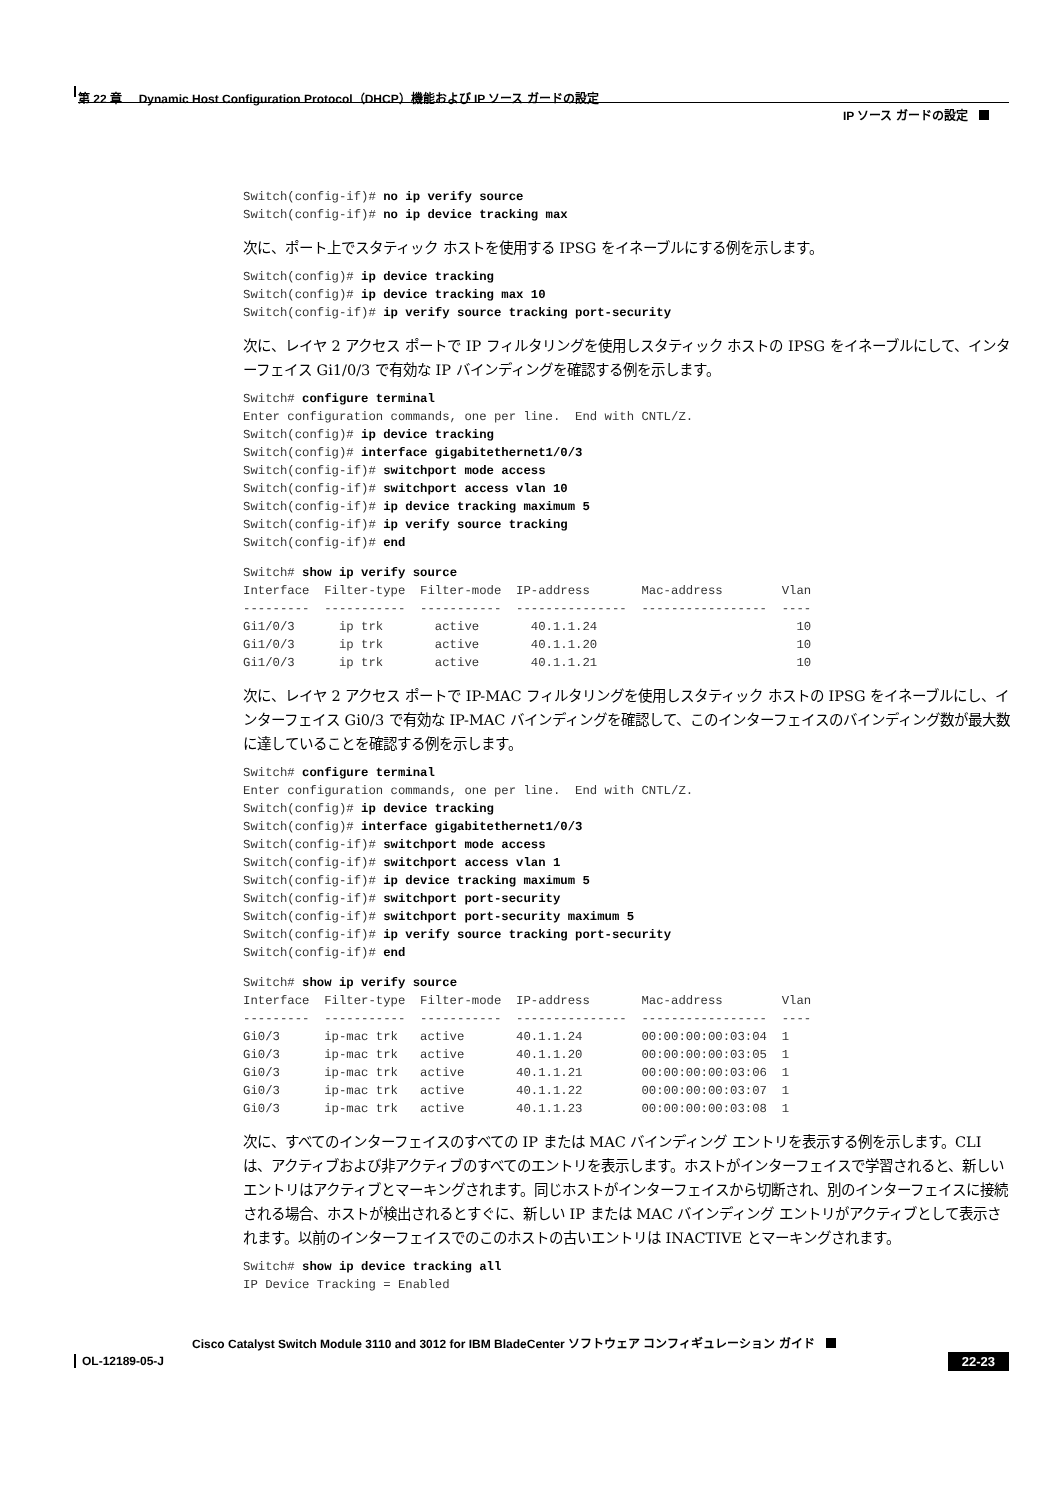第 22 章 Dynamic Host Configuration Protocol（DHCP）機能および IP ソース ガードの設定
IP ソース ガードの設定
Switch(config-if)# no ip verify source
Switch(config-if)# no ip device tracking max
次に、ポート上でスタティック ホストを使用する IPSG をイネーブルにする例を示します。
Switch(config)# ip device tracking
Switch(config)# ip device tracking max 10
Switch(config-if)# ip verify source tracking port-security
次に、レイヤ 2 アクセス ポートで IP フィルタリングを使用しスタティック ホストの IPSG をイネーブルにして、インターフェイス Gi1/0/3 で有効な IP バインディングを確認する例を示します。
Switch# configure terminal
Enter configuration commands, one per line.  End with CNTL/Z.
Switch(config)# ip device tracking
Switch(config)# interface gigabitethernet1/0/3
Switch(config-if)# switchport mode access
Switch(config-if)# switchport access vlan 10
Switch(config-if)# ip device tracking maximum 5
Switch(config-if)# ip verify source tracking
Switch(config-if)# end
Switch# show ip verify source
Interface  Filter-type  Filter-mode  IP-address       Mac-address        Vlan
---------  -----------  -----------  ---------------  -----------------  ----
Gi1/0/3      ip trk       active       40.1.1.24                           10
Gi1/0/3      ip trk       active       40.1.1.20                           10
Gi1/0/3      ip trk       active       40.1.1.21                           10
次に、レイヤ 2 アクセス ポートで IP-MAC フィルタリングを使用しスタティック ホストの IPSG をイネーブルにし、インターフェイス Gi0/3 で有効な IP-MAC バインディングを確認して、このインターフェイスのバインディング数が最大数に達していることを確認する例を示します。
Switch# configure terminal
Enter configuration commands, one per line.  End with CNTL/Z.
Switch(config)# ip device tracking
Switch(config)# interface gigabitethernet1/0/3
Switch(config-if)# switchport mode access
Switch(config-if)# switchport access vlan 1
Switch(config-if)# ip device tracking maximum 5
Switch(config-if)# switchport port-security
Switch(config-if)# switchport port-security maximum 5
Switch(config-if)# ip verify source tracking port-security
Switch(config-if)# end
Switch# show ip verify source
Interface  Filter-type  Filter-mode  IP-address       Mac-address        Vlan
---------  -----------  -----------  ---------------  -----------------  ----
Gi0/3      ip-mac trk   active       40.1.1.24        00:00:00:00:03:04  1
Gi0/3      ip-mac trk   active       40.1.1.20        00:00:00:00:03:05  1
Gi0/3      ip-mac trk   active       40.1.1.21        00:00:00:00:03:06  1
Gi0/3      ip-mac trk   active       40.1.1.22        00:00:00:00:03:07  1
Gi0/3      ip-mac trk   active       40.1.1.23        00:00:00:00:03:08  1
次に、すべてのインターフェイスのすべての IP または MAC バインディング エントリを表示する例を示します。CLI は、アクティブおよび非アクティブのすべてのエントリを表示します。ホストがインターフェイスで学習されると、新しいエントリはアクティブとマーキングされます。同じホストがインターフェイスから切断され、別のインターフェイスに接続される場合、ホストが検出されるとすぐに、新しい IP または MAC バインディング エントリがアクティブとして表示されます。以前のインターフェイスでのこのホストの古いエントリは INACTIVE とマーキングされます。
Switch# show ip device tracking all
IP Device Tracking = Enabled
Cisco Catalyst Switch Module 3110 and 3012 for IBM BladeCenter ソフトウェア コンフィギュレーション ガイド
OL-12189-05-J 22-23